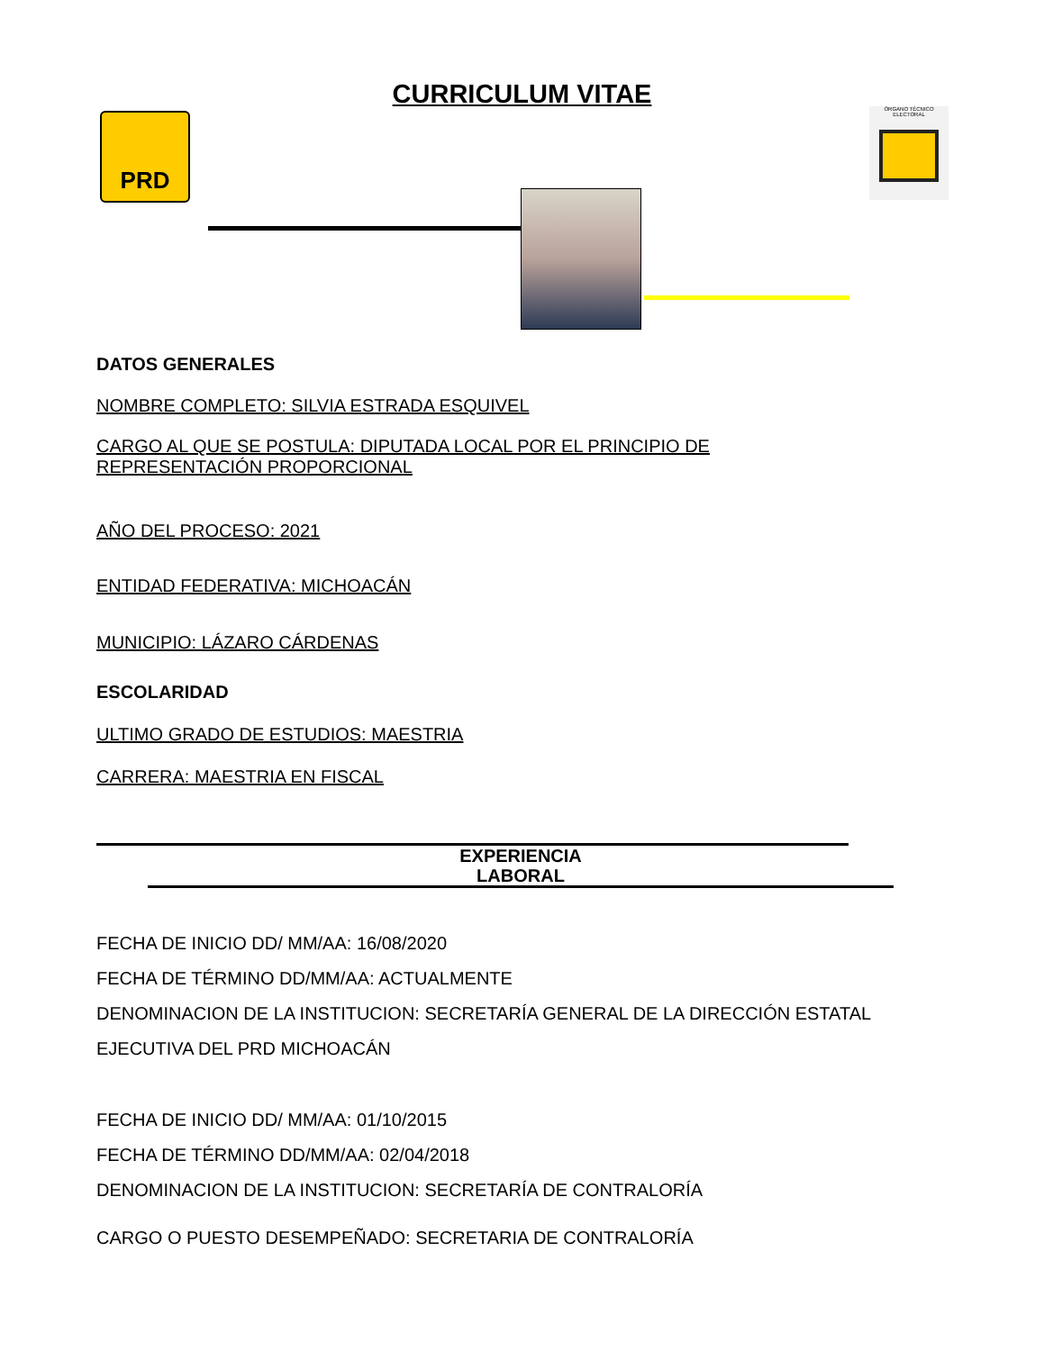PRD
CURRICULUM VITAE ÓRGANO TÉCNICO ELECTORAL
DATOS GENERALES
NOMBRE COMPLETO: SILVIA ESTRADA ESQUIVEL
CARGO AL QUE SE POSTULA: DIPUTADA LOCAL POR EL PRINCIPIO DE
REPRESENTACIÓN PROPORCIONAL
AÑO DEL PROCESO: 2021
ENTIDAD FEDERATIVA: MICHOACÁN
MUNICIPIO: LÁZARO CÁRDENAS
ESCOLARIDAD
ULTIMO GRADO DE ESTUDIOS: MAESTRIA
CARRERA: MAESTRIA EN FISCAL
EXPERIENCIA
LABORAL
FECHA DE INICIO DD/ MM/AA: 16/08/2020
FECHA DE TÉRMINO DD/MM/AA: ACTUALMENTE
DENOMINACION DE LA INSTITUCION: SECRETARÍA GENERAL DE LA DIRECCIÓN ESTATAL EJECUTIVA DEL PRD MICHOACÁN
FECHA DE INICIO DD/ MM/AA: 01/10/2015
FECHA DE TÉRMINO DD/MM/AA: 02/04/2018
DENOMINACION DE LA INSTITUCION: SECRETARÍA DE CONTRALORÍA
CARGO O PUESTO DESEMPEÑADO: SECRETARIA DE CONTRALORÍA